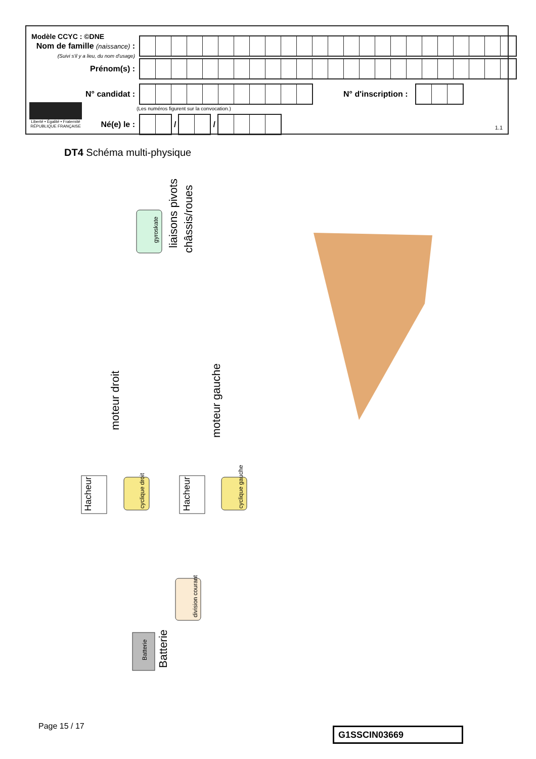Modèle CCYC : ©DNE
Nom de famille (naissance) :
(Suivi s'il y a lieu, du nom d'usage)
Prénom(s) :
N° candidat : N° d'inscription :
(Les numéros figurent sur la convocation.)
Liberté • Égalité • Fraternité
RÉPUBLIQUE FRANÇAISE
Né(e) le : / /
1.1
DT4 Schéma multi-physique
liaisons pivots
châssis/roues
moteur droit
moteur gauche
Hacheur
Hacheur
Batterie
Batterie
gyroskate
cyclique droit
cyclique gauche
division courant
Page 15 / 17 G1SSCIN03669